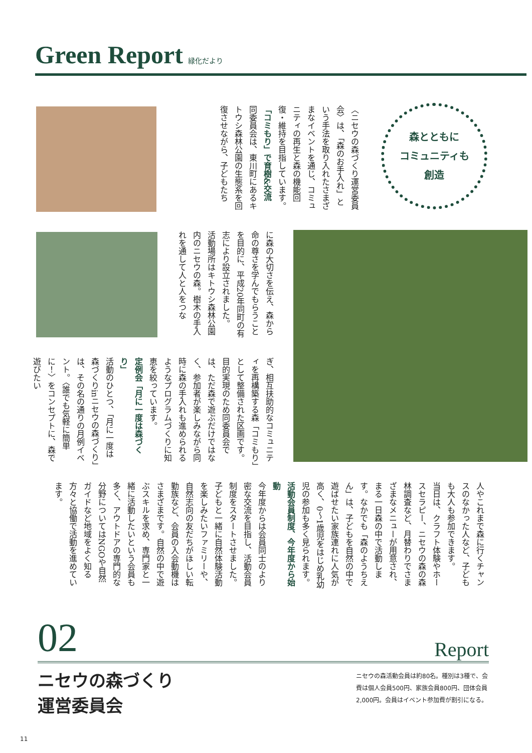Green Report
緑化だより
森とともに
コミュニティも
創造
〈ニセウの森づくり運営委員会〉は、「森のお手入れ」という手法を取り入れたさまざまなイベントを通じ、コミュニティの再生と森の機能回復・維持を目指しています。
「コミもり」で育樹&交流
同委員会は、東川町にあるキトウシ森林公園の生態系を回復させながら、子どもたち
に森の大切さを伝え、森から命の尊さを学んでもらうことを目的に、平成20年同町の有志により設立されました。
活動場所はキトウシ森林公園内のニセウの森。樹木の手入れを通して人と人をつな
ぎ、相互扶助的なコミュニティを再構築する森「コミもり」として整備された区画です。目的実現のため同委員会では、ただ森で遊ぶだけではなく、参加者が楽しみながら同時に森の手入れも進められるようなプログラムづくりに知恵を絞っています。
定例会「月に一度は森づくり」
活動のひとつ、「月に一度は森づくりinニセウの森づくり」は、その名の通りの月例イベント。〈誰でも気軽に簡単に！〉をコンセプトに、森で遊びたい
人やこれまで森に行くチャンスのなかった人など、子どもも大人も参加できます。
当日は、クラフト体験やホースセラピー、ニセウの森の森林調査など、月替わりでさまざまなメニューが用意され、まる一日森の中で活動します。なかでも「森のようちえん」は、子どもを自然の中で遊ばせたい家族連れに人気が高く、0〜1歳児をはじめ乳幼児の参加も多く見られます。
活動会員制度、今年度から始動
今年度からは会員同士のより密な交流を目指し、活動会員制度をスタートさせました。子どもと一緒に自然体験活動を楽しみたいファミリーや、自然志向の友だちがほしい転勤族など、会員の入会動機はさまざまです。自然の中で遊ぶスキルを求め、専門家と一緒に活動したいという会員も多く、アウトドアの専門的な分野についてはNGOや自然ガイドなど地域をよく知る方々と協働で活動を進めています。
02 Report
ニセウの森づくり
運営委員会
ニセウの森活動会員は約80名。種別は3種で、会費は個人会員500円、家族会員800円、団体会員2,000円。会員はイベント参加費が割引になる。
11